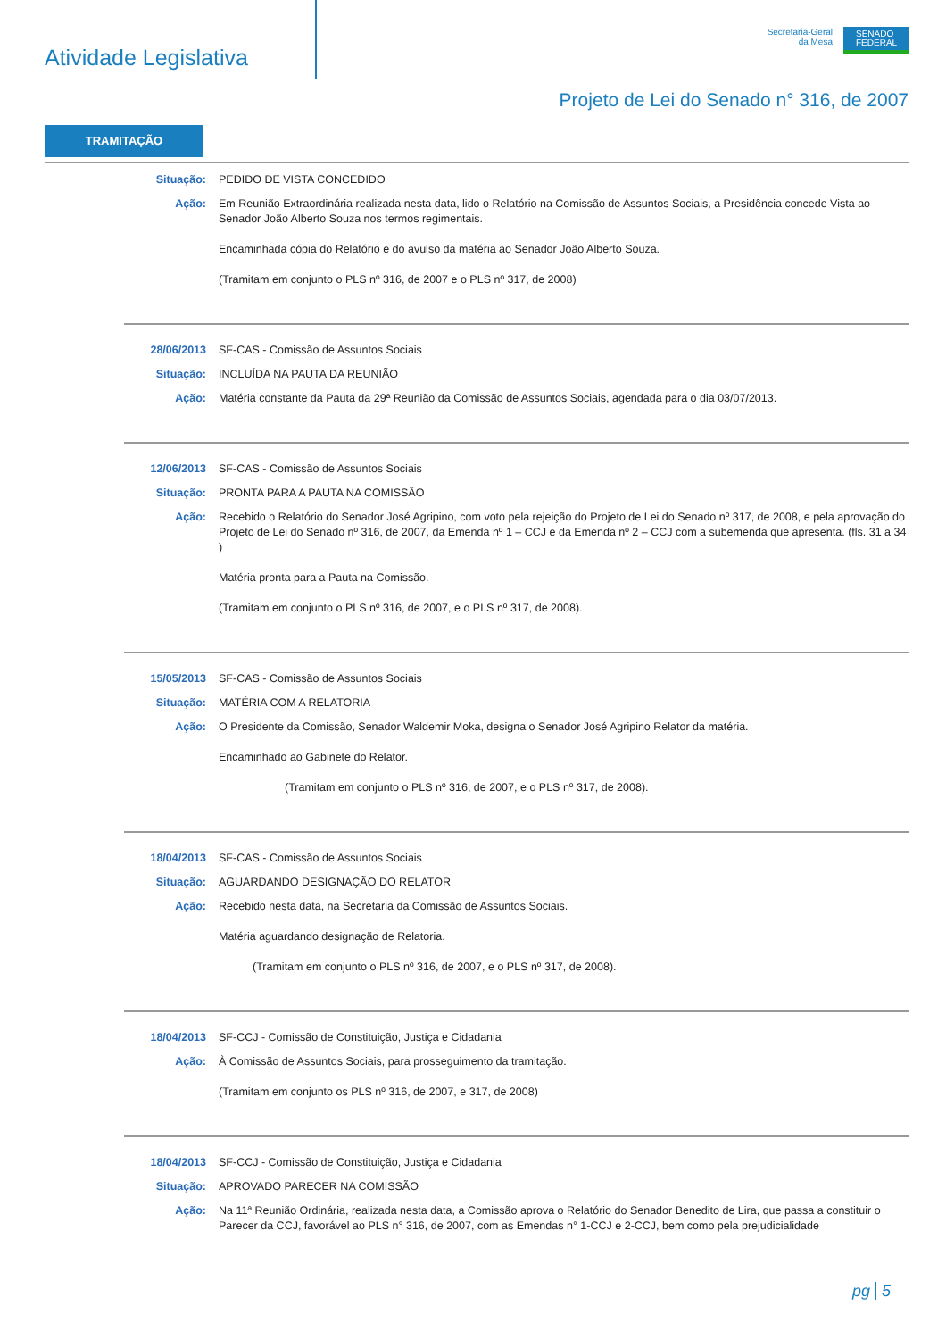Atividade Legislativa
Secretaria-Geral
da Mesa
SENADO FEDERAL
Projeto de Lei do Senado n° 316, de 2007
TRAMITAÇÃO
Situação: PEDIDO DE VISTA CONCEDIDO
Ação: Em Reunião Extraordinária realizada nesta data, lido o Relatório na Comissão de Assuntos Sociais, a Presidência concede Vista ao Senador João Alberto Souza nos termos regimentais.
Encaminhada cópia do Relatório e do avulso da matéria ao Senador João Alberto Souza.
(Tramitam em conjunto o PLS nº 316, de 2007 e o PLS nº 317, de 2008)
28/06/2013 SF-CAS - Comissão de Assuntos Sociais
Situação: INCLUÍDA NA PAUTA DA REUNIÃO
Ação: Matéria constante da Pauta da 29ª Reunião da Comissão de Assuntos Sociais, agendada para o dia 03/07/2013.
12/06/2013 SF-CAS - Comissão de Assuntos Sociais
Situação: PRONTA PARA A PAUTA NA COMISSÃO
Ação: Recebido o Relatório do Senador José Agripino, com voto pela rejeição do Projeto de Lei do Senado nº 317, de 2008, e pela aprovação do Projeto de Lei do Senado nº 316, de 2007, da Emenda nº 1 – CCJ e da Emenda nº 2 – CCJ com a subemenda que apresenta. (fls. 31 a 34 )
Matéria pronta para a Pauta na Comissão.
(Tramitam em conjunto o PLS nº 316, de 2007, e o PLS nº 317, de 2008).
15/05/2013 SF-CAS - Comissão de Assuntos Sociais
Situação: MATÉRIA COM A RELATORIA
Ação: O Presidente da Comissão, Senador Waldemir Moka, designa o Senador José Agripino Relator da matéria.
Encaminhado ao Gabinete do Relator.
(Tramitam em conjunto o PLS nº 316, de 2007, e o PLS nº 317, de 2008).
18/04/2013 SF-CAS - Comissão de Assuntos Sociais
Situação: AGUARDANDO DESIGNAÇÃO DO RELATOR
Ação: Recebido nesta data, na Secretaria da Comissão de Assuntos Sociais.
Matéria aguardando designação de Relatoria.
(Tramitam em conjunto o PLS nº 316, de 2007, e o PLS nº 317, de 2008).
18/04/2013 SF-CCJ - Comissão de Constituição, Justiça e Cidadania
Ação: À Comissão de Assuntos Sociais, para prosseguimento da tramitação.
(Tramitam em conjunto os PLS nº 316, de 2007, e 317, de 2008)
18/04/2013 SF-CCJ - Comissão de Constituição, Justiça e Cidadania
Situação: APROVADO PARECER NA COMISSÃO
Ação: Na 11ª Reunião Ordinária, realizada nesta data, a Comissão aprova o Relatório do Senador Benedito de Lira, que passa a constituir o Parecer da CCJ, favorável ao PLS n° 316, de 2007, com as Emendas n° 1-CCJ e 2-CCJ, bem como pela prejudicialidade
pg 5